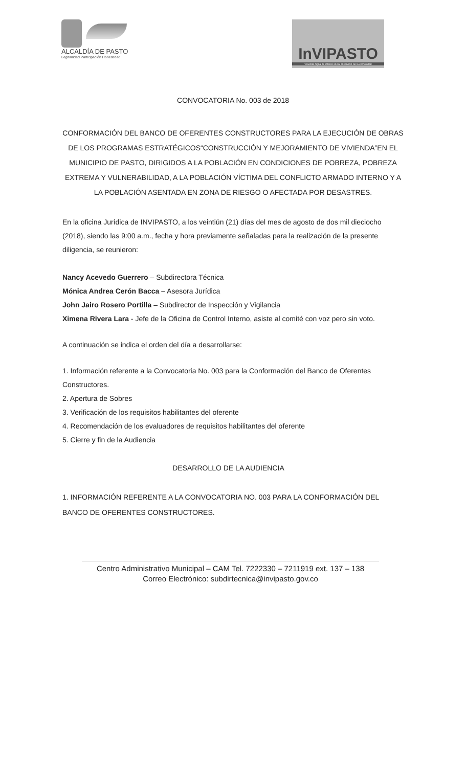ALCALDÍA DE PASTO
Legitimidad Participación Honestidad
InVIPASTO
vivienda digna de interés social al servicio de la comunidad
CONVOCATORIA No. 003 de 2018
CONFORMACIÓN DEL BANCO DE OFERENTES CONSTRUCTORES PARA LA EJECUCIÓN DE OBRAS DE LOS PROGRAMAS ESTRATÉGICOS“CONSTRUCCIÓN Y MEJORAMIENTO DE VIVIENDA”EN EL MUNICIPIO DE PASTO, DIRIGIDOS A LA POBLACIÓN EN CONDICIONES DE POBREZA, POBREZA EXTREMA Y VULNERABILIDAD, A LA POBLACIÓN VÍCTIMA DEL CONFLICTO ARMADO INTERNO Y A LA POBLACIÓN ASENTADA EN ZONA DE RIESGO O AFECTADA POR DESASTRES.
En la oficina Jurídica de INVIPASTO, a los veintiún (21) días del mes de agosto de dos mil dieciocho (2018), siendo las 9:00 a.m., fecha y hora previamente señaladas para la realización de la presente diligencia, se reunieron:
Nancy Acevedo Guerrero – Subdirectora Técnica
Mónica Andrea Cerón Bacca – Asesora Jurídica
John Jairo Rosero Portilla – Subdirector de Inspección y Vigilancia
Ximena Rivera Lara - Jefe de la Oficina de Control Interno, asiste al comité con voz pero sin voto.
A continuación se indica el orden del día a desarrollarse:
1. Información referente a la Convocatoria No. 003 para la Conformación del Banco de Oferentes Constructores.
2. Apertura de Sobres
3. Verificación de los requisitos habilitantes del oferente
4. Recomendación de los evaluadores de requisitos habilitantes del oferente
5. Cierre y fin de la Audiencia
DESARROLLO DE LA AUDIENCIA
1. INFORMACIÓN REFERENTE A LA CONVOCATORIA NO. 003 PARA LA CONFORMACIÓN DEL BANCO DE OFERENTES CONSTRUCTORES.
Centro Administrativo Municipal – CAM Tel. 7222330 – 7211919 ext. 137 – 138
Correo Electrónico: subdirtecnica@invipasto.gov.co